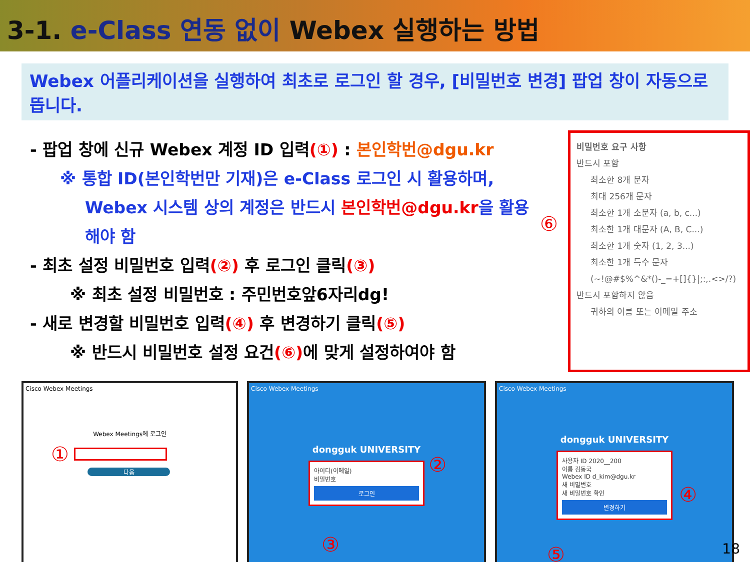3-1. e-Class 연동 없이 Webex 실행하는 방법
Webex 어플리케이션을 실행하여 최초로 로그인 할 경우, [비밀번호 변경] 팝업 창이 자동으로 뜹니다.
- 팝업 창에 신규 Webex 계정 ID 입력(①) : 본인학번@dgu.kr
※ 통합 ID(본인학번만 기재)은 e-Class 로그인 시 활용하며,
Webex 시스템 상의 계정은 반드시 본인학번@dgu.kr을 활용해야 함
- 최초 설정 비밀번호 입력(②) 후 로그인 클릭(③)
※ 최초 설정 비밀번호 : 주민번호앞6자리dg!
- 새로 변경할 비밀번호 입력(④) 후 변경하기 클릭(⑤)
※ 반드시 비밀번호 설정 요건(⑥) 에 맞게 설정하여야 함
⑥
비밀번호 요구 사항
반드시 포함
최소한 8개 문자
최대 256개 문자
최소한 1개 소문자 (a, b, c...)
최소한 1개 대문자 (A, B, C...)
최소한 1개 숫자 (1, 2, 3...)
최소한 1개 특수 문자
(~!@#$%^&*()-_=+[]{}|;:,.<>/?)
반드시 포함하지 않음
귀하의 이름 또는 이메일 주소
Cisco Webex Meetings
Webex Meetings에 로그인
①
다음
Cisco Webex Meetings
dongguk UNIVERSITY
아이디(이메일)
비밀번호
로그인
②
③
Cisco Webex Meetings
dongguk UNIVERSITY
사용자 ID 2020__200
이름 김동국
Webex ID d_kim@dgu.kr
새 비밀번호
새 비밀번호 확인
변경하기
④
⑤
18